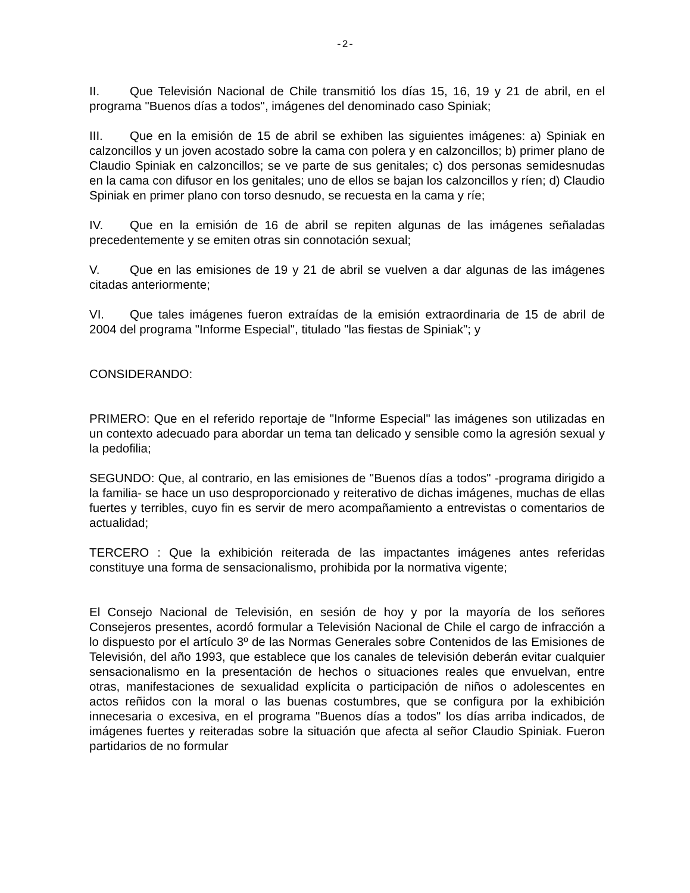-2-
II. Que Televisión Nacional de Chile transmitió los días 15, 16, 19 y 21 de abril, en el programa "Buenos días a todos", imágenes del denominado caso Spiniak;
III. Que en la emisión de 15 de abril se exhiben las siguientes imágenes: a) Spiniak en calzoncillos y un joven acostado sobre la cama con polera y en calzoncillos; b) primer plano de Claudio Spiniak en calzoncillos; se ve parte de sus genitales; c) dos personas semidesnudas en la cama con difusor en los genitales; uno de ellos se bajan los calzoncillos y ríen; d) Claudio Spiniak en primer plano con torso desnudo, se recuesta en la cama y ríe;
IV. Que en la emisión de 16 de abril se repiten algunas de las imágenes señaladas precedentemente y se emiten otras sin connotación sexual;
V. Que en las emisiones de 19 y 21 de abril se vuelven a dar algunas de las imágenes citadas anteriormente;
VI. Que tales imágenes fueron extraídas de la emisión extraordinaria de 15 de abril de 2004 del programa "Informe Especial", titulado "las fiestas de Spiniak"; y
CONSIDERANDO:
PRIMERO: Que en el referido reportaje de "Informe Especial" las imágenes son utilizadas en un contexto adecuado para abordar un tema tan delicado y sensible como la agresión sexual y la pedofilia;
SEGUNDO: Que, al contrario, en las emisiones de "Buenos días a todos" -programa dirigido a la familia- se hace un uso desproporcionado y reiterativo de dichas imágenes, muchas de ellas fuertes y terribles, cuyo fin es servir de mero acompañamiento a entrevistas o comentarios de actualidad;
TERCERO : Que la exhibición reiterada de las impactantes imágenes antes referidas constituye una forma de sensacionalismo, prohibida por la normativa vigente;
El Consejo Nacional de Televisión, en sesión de hoy y por la mayoría de los señores Consejeros presentes, acordó formular a Televisión Nacional de Chile el cargo de infracción a lo dispuesto por el artículo 3º de las Normas Generales sobre Contenidos de las Emisiones de Televisión, del año 1993, que establece que los canales de televisión deberán evitar cualquier sensacionalismo en la presentación de hechos o situaciones reales que envuelvan, entre otras, manifestaciones de sexualidad explícita o participación de niños o adolescentes en actos reñidos con la moral o las buenas costumbres, que se configura por la exhibición innecesaria o excesiva, en el programa "Buenos días a todos" los días arriba indicados, de imágenes fuertes y reiteradas sobre la situación que afecta al señor Claudio Spiniak. Fueron partidarios de no formular